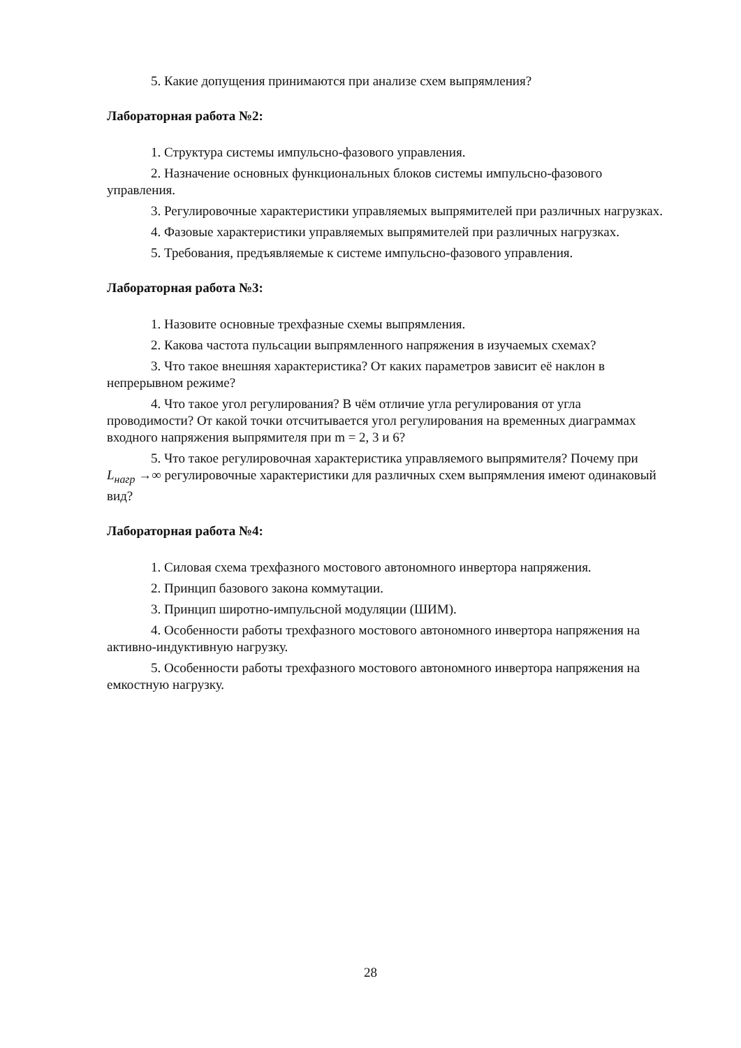5. Какие допущения принимаются при анализе схем выпрямления?
Лабораторная работа №2:
1. Структура системы импульсно-фазового управления.
2. Назначение основных функциональных блоков системы импульсно-фазового управления.
3. Регулировочные характеристики управляемых выпрямителей при различных нагрузках.
4. Фазовые характеристики управляемых выпрямителей при различных нагрузках.
5. Требования, предъявляемые к системе импульсно-фазового управления.
Лабораторная работа №3:
1. Назовите основные трехфазные схемы выпрямления.
2. Какова частота пульсации выпрямленного напряжения в изучаемых схемах?
3. Что такое внешняя характеристика? От каких параметров зависит её наклон в непрерывном режиме?
4. Что такое угол регулирования? В чём отличие угла регулирования от угла проводимости? От какой точки отсчитывается угол регулирования на временных диаграммах входного напряжения выпрямителя при m = 2, 3 и 6?
5. Что такое регулировочная характеристика управляемого выпрямителя? Почему при L<sub>нагр</sub> →∞ регулировочные характеристики для различных схем выпрямления имеют одинаковый вид?
Лабораторная работа №4:
1. Силовая схема трехфазного мостового автономного инвертора напряжения.
2. Принцип базового закона коммутации.
3. Принцип широтно-импульсной модуляции (ШИМ).
4. Особенности работы трехфазного мостового автономного инвертора напряжения на активно-индуктивную нагрузку.
5. Особенности работы трехфазного мостового автономного инвертора напряжения на емкостную нагрузку.
28